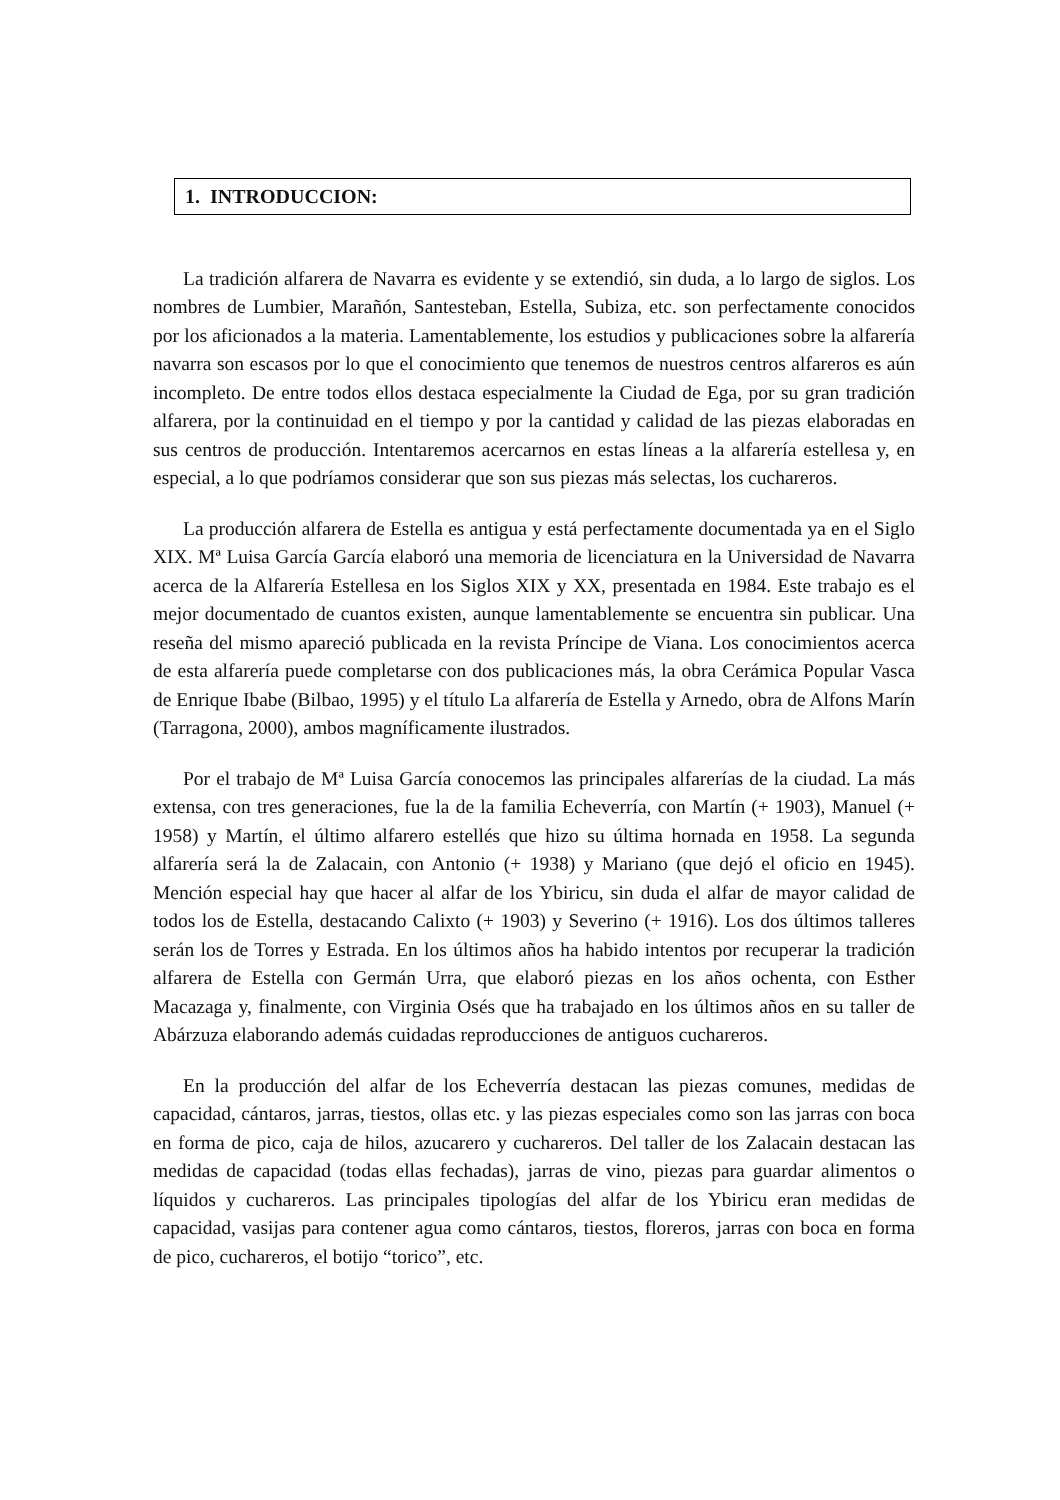1. INTRODUCCION:
La tradición alfarera de Navarra es evidente y se extendió, sin duda, a lo largo de siglos. Los nombres de Lumbier, Marañón, Santesteban, Estella, Subiza, etc. son perfectamente conocidos por los aficionados a la materia. Lamentablemente, los estudios y publicaciones sobre la alfarería navarra son escasos por lo que el conocimiento que tenemos de nuestros centros alfareros es aún incompleto. De entre todos ellos destaca especialmente la Ciudad de Ega, por su gran tradición alfarera, por la continuidad en el tiempo y por la cantidad y calidad de las piezas elaboradas en sus centros de producción. Intentaremos acercarnos en estas líneas a la alfarería estellesa y, en especial, a lo que podríamos considerar que son sus piezas más selectas, los cuchareros.
La producción alfarera de Estella es antigua y está perfectamente documentada ya en el Siglo XIX. Mª Luisa García García elaboró una memoria de licenciatura en la Universidad de Navarra acerca de la Alfarería Estellesa en los Siglos XIX y XX, presentada en 1984. Este trabajo es el mejor documentado de cuantos existen, aunque lamentablemente se encuentra sin publicar. Una reseña del mismo apareció publicada en la revista Príncipe de Viana. Los conocimientos acerca de esta alfarería puede completarse con dos publicaciones más, la obra Cerámica Popular Vasca de Enrique Ibabe (Bilbao, 1995) y el título La alfarería de Estella y Arnedo, obra de Alfons Marín (Tarragona, 2000), ambos magníficamente ilustrados.
Por el trabajo de Mª Luisa García conocemos las principales alfarerías de la ciudad. La más extensa, con tres generaciones, fue la de la familia Echeverría, con Martín (+ 1903), Manuel (+ 1958) y Martín, el último alfarero estellés que hizo su última hornada en 1958. La segunda alfarería será la de Zalacain, con Antonio (+ 1938) y Mariano (que dejó el oficio en 1945). Mención especial hay que hacer al alfar de los Ybiricu, sin duda el alfar de mayor calidad de todos los de Estella, destacando Calixto (+ 1903) y Severino (+ 1916). Los dos últimos talleres serán los de Torres y Estrada. En los últimos años ha habido intentos por recuperar la tradición alfarera de Estella con Germán Urra, que elaboró piezas en los años ochenta, con Esther Macazaga y, finalmente, con Virginia Osés que ha trabajado en los últimos años en su taller de Abárzuza elaborando además cuidadas reproducciones de antiguos cuchareros.
En la producción del alfar de los Echeverría destacan las piezas comunes, medidas de capacidad, cántaros, jarras, tiestos, ollas etc. y las piezas especiales como son las jarras con boca en forma de pico, caja de hilos, azucarero y cuchareros. Del taller de los Zalacain destacan las medidas de capacidad (todas ellas fechadas), jarras de vino, piezas para guardar alimentos o líquidos y cuchareros. Las principales tipologías del alfar de los Ybiricu eran medidas de capacidad, vasijas para contener agua como cántaros, tiestos, floreros, jarras con boca en forma de pico, cuchareros, el botijo “torico”, etc.